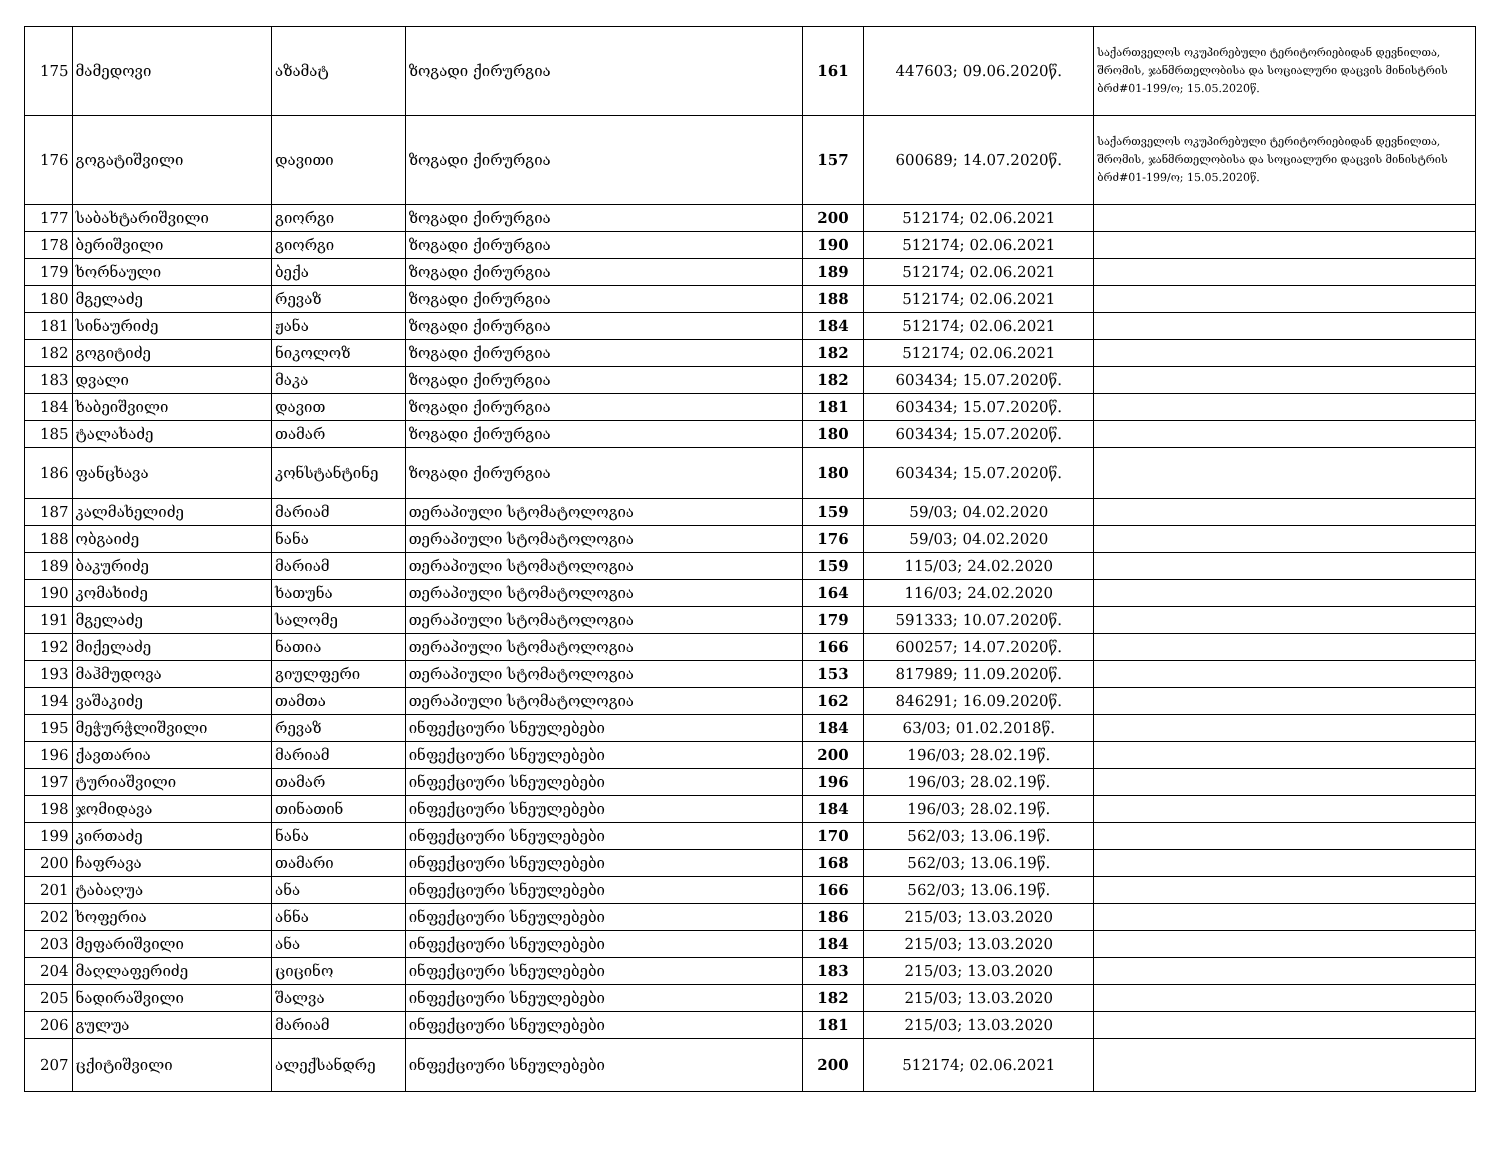| 175 | მამედოვი | აზამატ | ზოგადი ქირურგია | 161 | 447603; 09.06.2020წ. | საქართველოს ოკუპირებული ტერიტორიებიდან დევნილთა, შრომის, ჯანმრთელობისა და სოციალური დაცვის მინისტრის ბრძ#01-199/ო; 15.05.2020წ. |
| 176 | გოგატიშვილი | დავითი | ზოგადი ქირურგია | 157 | 600689; 14.07.2020წ. | საქართველოს ოკუპირებული ტერიტორიებიდან დევნილთა, შრომის, ჯანმრთელობისა და სოციალური დაცვის მინისტრის ბრძ#01-199/ო; 15.05.2020წ. |
| 177 | საბახტარიშვილი | გიორგი | ზოგადი ქირურგია | 200 | 512174; 02.06.2021 | |
| 178 | ბერიშვილი | გიორგი | ზოგადი ქირურგია | 190 | 512174; 02.06.2021 | |
| 179 | ხორნაული | ბექა | ზოგადი ქირურგია | 189 | 512174; 02.06.2021 | |
| 180 | მგელაძე | რევაზ | ზოგადი ქირურგია | 188 | 512174; 02.06.2021 | |
| 181 | სინაურიძე | ჟანა | ზოგადი ქირურგია | 184 | 512174; 02.06.2021 | |
| 182 | გოგიტიძე | ნიკოლოზ | ზოგადი ქირურგია | 182 | 512174; 02.06.2021 | |
| 183 | დვალი | მაკა | ზოგადი ქირურგია | 182 | 603434; 15.07.2020წ. | |
| 184 | ხაბეიშვილი | დავით | ზოგადი ქირურგია | 181 | 603434; 15.07.2020წ. | |
| 185 | ტალახაძე | თამარ | ზოგადი ქირურგია | 180 | 603434; 15.07.2020წ. | |
| 186 | ფანცხავა | კონსტანტინე | ზოგადი ქირურგია | 180 | 603434; 15.07.2020წ. | |
| 187 | კალმახელიძე | მარიამ | თერაპიული სტომატოლოგია | 159 | 59/03; 04.02.2020 | |
| 188 | ობგაიძე | ნანა | თერაპიული სტომატოლოგია | 176 | 59/03; 04.02.2020 | |
| 189 | ბაკურიძე | მარიამ | თერაპიული სტომატოლოგია | 159 | 115/03; 24.02.2020 | |
| 190 | კომახიძე | ხათუნა | თერაპიული სტომატოლოგია | 164 | 116/03; 24.02.2020 | |
| 191 | მგელაძე | სალომე | თერაპიული სტომატოლოგია | 179 | 591333; 10.07.2020წ. | |
| 192 | მიქელაძე | ნათია | თერაპიული სტომატოლოგია | 166 | 600257; 14.07.2020წ. | |
| 193 | მაჰმუდოვა | გიულფერი | თერაპიული სტომატოლოგია | 153 | 817989; 11.09.2020წ. | |
| 194 | ვაშაკიძე | თამთა | თერაპიული სტომატოლოგია | 162 | 846291; 16.09.2020წ. | |
| 195 | მეჭურჭლიშვილი | რევაზ | ინფექციური სნეულებები | 184 | 63/03; 01.02.2018წ. | |
| 196 | ქავთარია | მარიამ | ინფექციური სნეულებები | 200 | 196/03; 28.02.19წ. | |
| 197 | ტურიაშვილი | თამარ | ინფექციური სნეულებები | 196 | 196/03; 28.02.19წ. | |
| 198 | ჯომიდავა | თინათინ | ინფექციური სნეულებები | 184 | 196/03; 28.02.19წ. | |
| 199 | კირთაძე | ნანა | ინფექციური სნეულებები | 170 | 562/03; 13.06.19წ. | |
| 200 | ჩაფრავა | თამარი | ინფექციური სნეულებები | 168 | 562/03; 13.06.19წ. | |
| 201 | ტაბაღუა | ანა | ინფექციური სნეულებები | 166 | 562/03; 13.06.19წ. | |
| 202 | ხოფერია | ანნა | ინფექციური სნეულებები | 186 | 215/03; 13.03.2020 | |
| 203 | მეფარიშვილი | ანა | ინფექციური სნეულებები | 184 | 215/03; 13.03.2020 | |
| 204 | მაღლაფერიძე | ციცინო | ინფექციური სნეულებები | 183 | 215/03; 13.03.2020 | |
| 205 | ნადირაშვილი | შალვა | ინფექციური სნეულებები | 182 | 215/03; 13.03.2020 | |
| 206 | გულუა | მარიამ | ინფექციური სნეულებები | 181 | 215/03; 13.03.2020 | |
| 207 | ცქიტიშვილი | ალექსანდრე | ინფექციური სნეულებები | 200 | 512174; 02.06.2021 | |